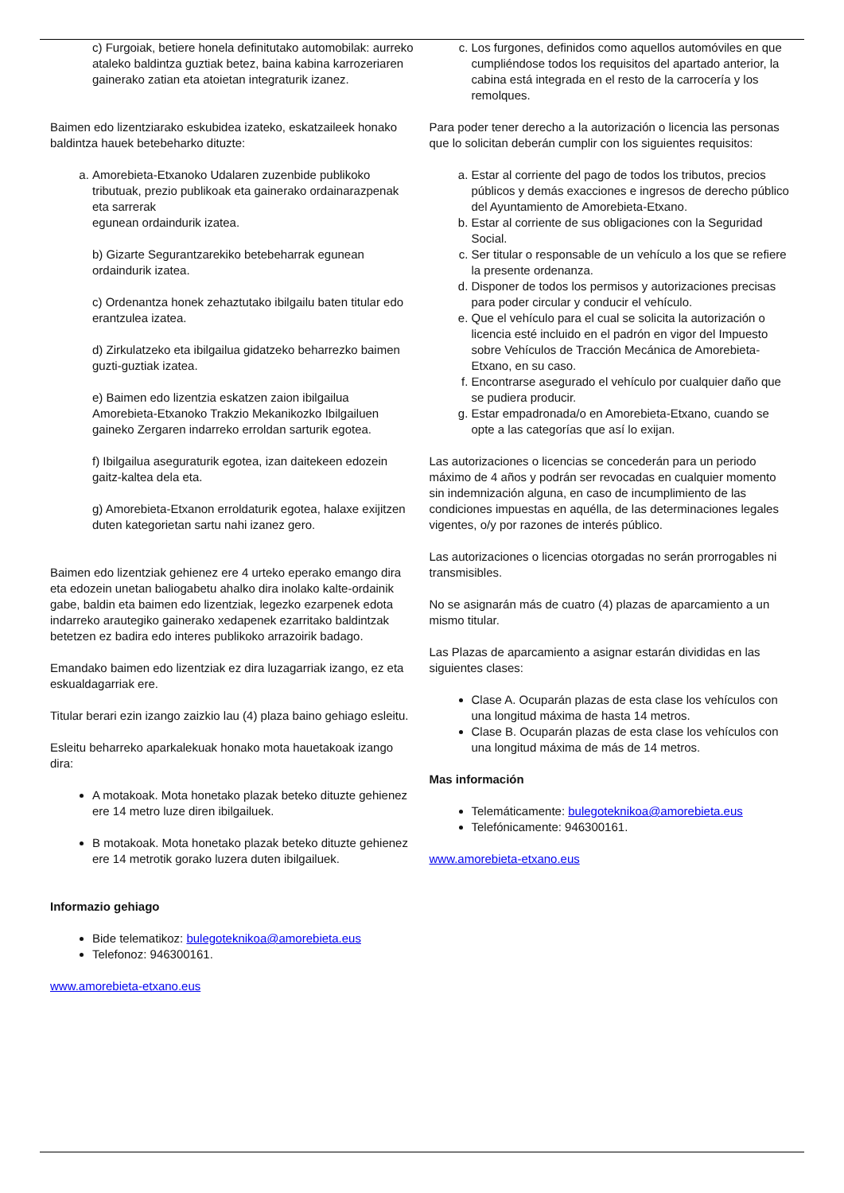c) Furgoiak, betiere honela definitutako automobilak: aurreko ataleko baldintza guztiak betez, baina kabina karrozeriaren gainerako zatian eta atoietan integraturik izanez.
Baimen edo lizentziarako eskubidea izateko, eskatzaileek honako baldintza hauek betebeharko dituzte:
a. Amorebieta-Etxanoko Udalaren zuzenbide publikoko tributuak, prezio publikoak eta gainerako ordainarazpenak eta sarrerak
egunean ordaindurik izatea.
b) Gizarte Segurantzarekiko betebeharrak egunean ordaindurik izatea.
c) Ordenantza honek zehaztutako ibilgailu baten titular edo erantzulea izatea.
d) Zirkulatzeko eta ibilgailua gidatzeko beharrezko baimen guzti-guztiak izatea.
e) Baimen edo lizentzia eskatzen zaion ibilgailua Amorebieta-Etxanoko Trakzio Mekanikozko Ibilgailuen gaineko Zergaren indarreko erroldan sarturik egotea.
f) Ibilgailua aseguraturik egotea, izan daitekeen edozein gaitz-kaltea dela eta.
g) Amorebieta-Etxanon erroldaturik egotea, halaxe exijitzen duten kategorietan sartu nahi izanez gero.
Baimen edo lizentziak gehienez ere 4 urteko eperako emango dira eta edozein unetan baliogabetu ahalko dira inolako kalte-ordainik gabe, baldin eta baimen edo lizentziak, legezko ezarpenek edota indarreko arautegiko gainerako xedapenek ezarritako baldintzak betetzen ez badira edo interes publikoko arrazoirik badago.
Emandako baimen edo lizentziak ez dira luzagarriak izango, ez eta eskualdagarriak ere.
Titular berari ezin izango zaizkio lau (4) plaza baino gehiago esleitu.
Esleitu beharreko aparkalekuak honako mota hauetakoak izango dira:
A motakoak. Mota honetako plazak beteko dituzte gehienez ere 14 metro luze diren ibilgailuek.
B motakoak. Mota honetako plazak beteko dituzte gehienez ere 14 metrotik gorako luzera duten ibilgailuek.
Informazio gehiago
Bide telematikoz: bulegoteknikoa@amorebieta.eus
Telefonoz: 946300161.
www.amorebieta-etxano.eus
c. Los furgones, definidos como aquellos automóviles en que cumpliéndose todos los requisitos del apartado anterior, la cabina está integrada en el resto de la carrocería y los remolques.
Para poder tener derecho a la autorización o licencia las personas que lo solicitan deberán cumplir con los siguientes requisitos:
a. Estar al corriente del pago de todos los tributos, precios públicos y demás exacciones e ingresos de derecho público del Ayuntamiento de Amorebieta-Etxano.
b. Estar al corriente de sus obligaciones con la Seguridad Social.
c. Ser titular o responsable de un vehículo a los que se refiere la presente ordenanza.
d. Disponer de todos los permisos y autorizaciones precisas para poder circular y conducir el vehículo.
e. Que el vehículo para el cual se solicita la autorización o licencia esté incluido en el padrón en vigor del Impuesto sobre Vehículos de Tracción Mecánica de Amorebieta-Etxano, en su caso.
f. Encontrarse asegurado el vehículo por cualquier daño que se pudiera producir.
g. Estar empadronada/o en Amorebieta-Etxano, cuando se opte a las categorías que así lo exijan.
Las autorizaciones o licencias se concederán para un periodo máximo de 4 años y podrán ser revocadas en cualquier momento sin indemnización alguna, en caso de incumplimiento de las condiciones impuestas en aquélla, de las determinaciones legales vigentes, o/y por razones de interés público.
Las autorizaciones o licencias otorgadas no serán prorrogables ni transmisibles.
No se asignarán más de cuatro (4) plazas de aparcamiento a un mismo titular.
Las Plazas de aparcamiento a asignar estarán divididas en las siguientes clases:
Clase A. Ocuparán plazas de esta clase los vehículos con una longitud máxima de hasta 14 metros.
Clase B. Ocuparán plazas de esta clase los vehículos con una longitud máxima de más de 14 metros.
Mas información
Telemáticamente: bulegoteknikoa@amorebieta.eus
Telefónicamente: 946300161.
www.amorebieta-etxano.eus